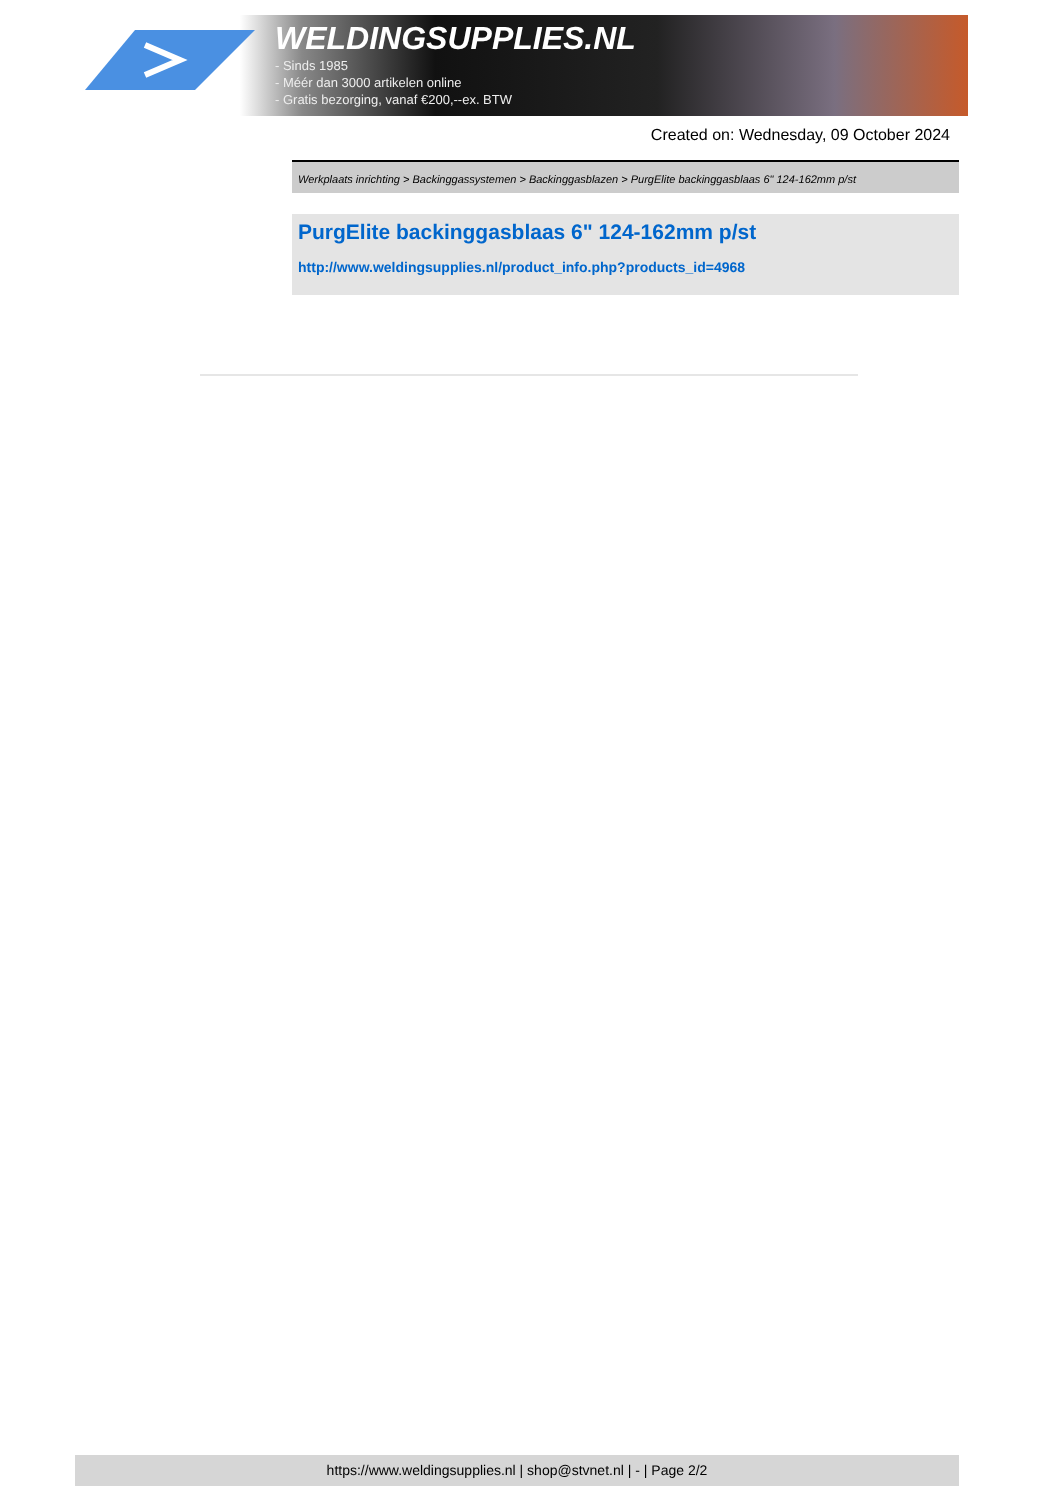WELDINGSUPPLIES.NL
- Sinds 1985
- Méér dan 3000 artikelen online
- Gratis bezorging, vanaf €200,--ex. BTW
Created on: Wednesday, 09 October 2024
Werkplaats inrichting > Backinggassystemen > Backinggasblazen > PurgElite backinggasblaas 6" 124-162mm p/st
PurgElite backinggasblaas 6" 124-162mm p/st
http://www.weldingsupplies.nl/product_info.php?products_id=4968
https://www.weldingsupplies.nl | shop@stvnet.nl | - | Page 2/2